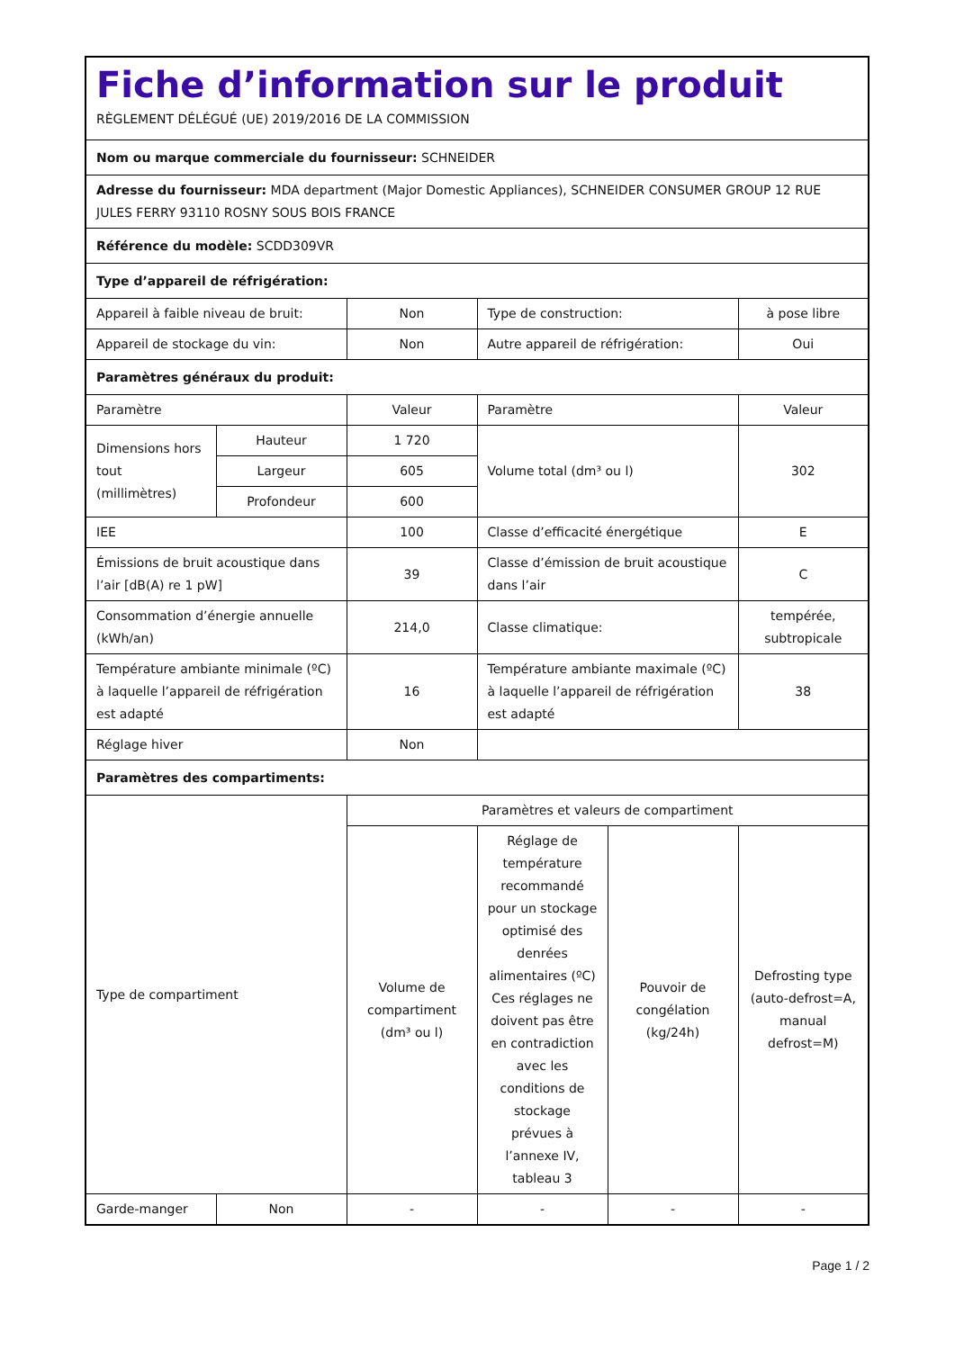| Fiche d’information sur le produit RÈGLEMENT DÉLÉGUÉ (UE) 2019/2016 DE LA COMMISSION | | | | | |
| Nom ou marque commerciale du fournisseur: SCHNEIDER | | | | | |
| Adresse du fournisseur: MDA department (Major Domestic Appliances), SCHNEIDER CONSUMER GROUP 12 RUE JULES FERRY 93110 ROSNY SOUS BOIS FRANCE | | | | | |
| Référence du modèle: SCDD309VR | | | | | |
| Type d’appareil de réfrigération: | | | | | |
| Appareil à faible niveau de bruit: | | Non | Type de construction: | | à pose libre |
| Appareil de stockage du vin: | | Non | Autre appareil de réfrigération: | | Oui |
| Paramètres généraux du produit: | | | | | |
| Paramètre | | Valeur | Paramètre | | Valeur |
| Dimensions hors tout (millimètres) | Hauteur | 1 720 | Volume total (dm³ ou l) | | 302 |
| | Largeur | 605 | | | |
| | Profondeur | 600 | | | |
| IEE | | 100 | Classe d’efficacité énergétique | | E |
| Émissions de bruit acoustique dans l’air [dB(A) re 1 pW] | | 39 | Classe d’émission de bruit acoustique dans l’air | | C |
| Consommation d’énergie annuelle (kWh/an) | | 214,0 | Classe climatique: | | tempérée, subtropicale |
| Température ambiante minimale (ºC) à laquelle l’appareil de réfrigération est adapté | | 16 | Température ambiante maximale (ºC) à laquelle l’appareil de réfrigération est adapté | | 38 |
| Réglage hiver | | Non | | | |
| Paramètres des compartiments: | | | | | |
| Type de compartiment | | Paramètres et valeurs de compartiment | | | |
| | | Volume de compartiment (dm³ ou l) | Réglage de température recommandé pour un stockage optimisé des denrées alimentaires (ºC) Ces réglages ne doivent pas être en contradiction avec les conditions de stockage prévues à l’annexe IV, tableau 3 | Pouvoir de congélation (kg/24h) | Defrosting type (auto-defrost=A, manual defrost=M) |
| Garde-manger | Non | - | - | - | - |
Page 1 / 2